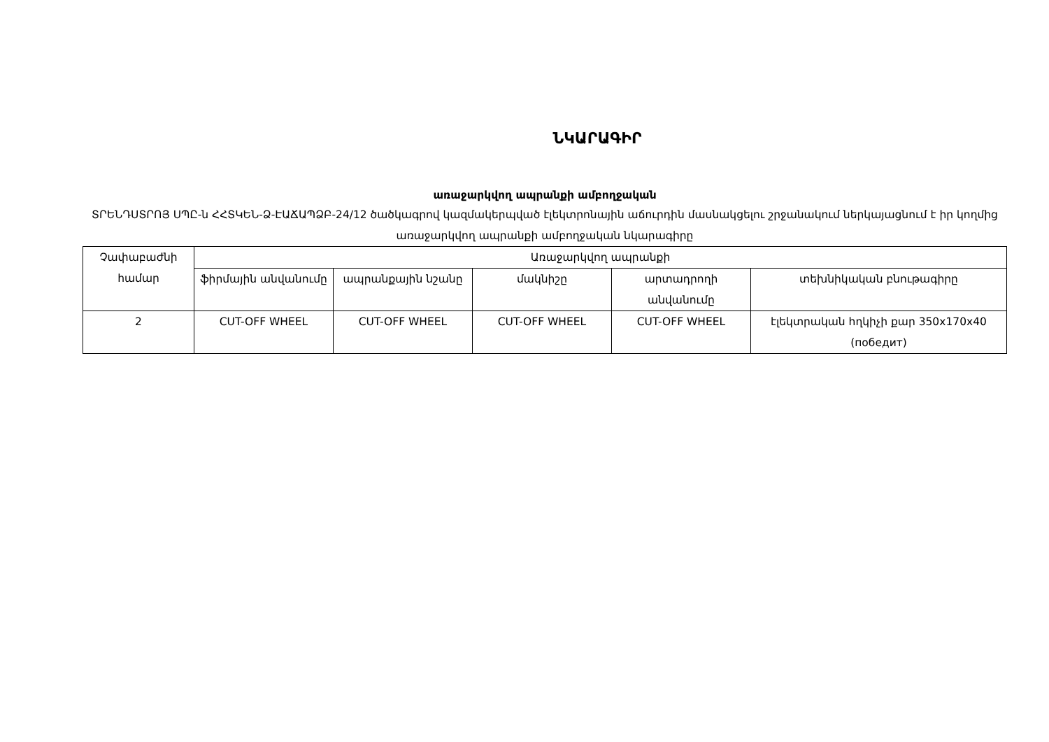ՆԿԱՐԱԳԻՐ
առաջարկվող ապրանքի ամբողջական
ՏՐԵՆԴՍՏՐՈՅ ՍՊԸ-ն ՀՀՏԿԵՆ-Ձ-ԷԱՃԱՊՁԲ-24/12 ծածկագրով կազմակերպված էլեկտրոնային աճուրդին մասնակցելու շրջանակում ներկայացնում է իր կողմից առաջարկվող ապրանքի ամբողջական նկարագիրը
| Չափաբաժնի համար | Առաջարկվող ապրանքի | | | | |
| --- | --- | --- | --- | --- | --- |
| | ֆիրմային անվանումը | ապրանքային նշանը | մակնիշը | արտադրողի անվանումը | տեխնիկական բնութագիրը |
| 2 | CUT-OFF WHEEL | CUT-OFF WHEEL | CUT-OFF WHEEL | CUT-OFF WHEEL | էլեկտրական հղկիչի քար 350x170x40 (победит) |